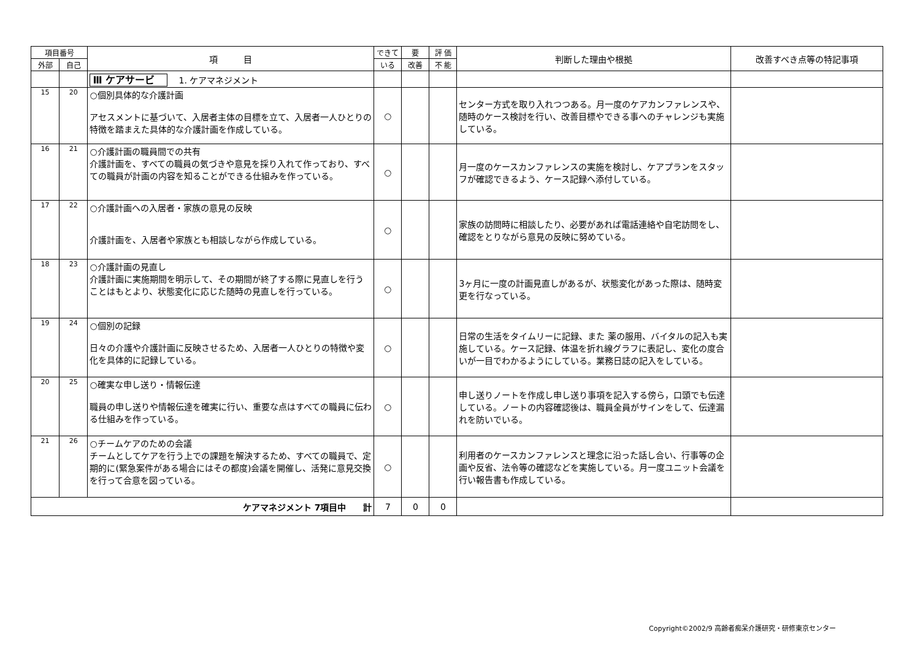| 項目番号 | | 項 目 | できて | 要 | 評 価 | 判断した理由や根拠 | 改善すべき点等の特記事項 |
| --- | --- | --- | --- | --- | --- | --- | --- |
| 外部 | 自己 | | いる | 改善 | 不 能 | | |
| | | Ⅲ ケアサービ 1. ケアマネジメント | | | | | |
| 15 | 20 | ○個別具体的な介護計画 アセスメントに基づいて、入居者主体の目標を立て、入居者一人ひとりの特徴を踏まえた具体的な介護計画を作成している。 | ○ | | | センター方式を取り入れつつある。月一度のケアカンファレンスや、随時のケース検討を行い、改善目標やできる事へのチャレンジも実施している。 | |
| 16 | 21 | ○介護計画の職員間での共有 介護計画を、すべての職員の気づきや意見を採り入れて作っており、すべての職員が計画の内容を知ることができる仕組みを作っている。 | ○ | | | 月一度のケースカンファレンスの実施を検討し、ケアプランをスタッフが確認できるよう、ケース記録へ添付している。 | |
| 17 | 22 | ○介護計画への入居者・家族の意見の反映 介護計画を、入居者や家族とも相談しながら作成している。 | ○ | | | 家族の訪問時に相談したり、必要があれば電話連絡や自宅訪問をし、確認をとりながら意見の反映に努めている。 | |
| 18 | 23 | ○介護計画の見直し 介護計画に実施期間を明示して、その期間が終了する際に見直しを行うことはもとより、状態変化に応じた随時の見直しを行っている。 | ○ | | | 3ヶ月に一度の計画見直しがあるが、状態変化があった際は、随時変更を行なっている。 | |
| 19 | 24 | ○個別の記録 日々の介護や介護計画に反映させるため、入居者一人ひとりの特徴や変化を具体的に記録している。 | ○ | | | 日常の生活をタイムリーに記録、また 薬の服用、バイタルの記入も実施している。ケース記録、体温を折れ線グラフに表記し、変化の度合いが一目でわかるようにしている。業務日誌の記入をしている。 | |
| 20 | 25 | ○確実な申し送り・情報伝達 職員の申し送りや情報伝達を確実に行い、重要な点はすべての職員に伝わる仕組みを作っている。 | ○ | | | 申し送りノートを作成し申し送り事項を記入する傍ら，口頭でも伝達している。ノートの内容確認後は、職員全員がサインをして、伝達漏れを防いでいる。 | |
| 21 | 26 | ○チームケアのための会議 チームとしてケアを行う上での課題を解決するため、すべての職員で、定期的に(緊急案件がある場合にはその都度)会議を開催し、活発に意見交換を行って合意を図っている。 | ○ | | | 利用者のケースカンファレンスと理念に沿った話し合い、行事等の企画や反省、法令等の確認などを実施している。月一度ユニット会議を行い報告書も作成している。 | |
| ケアマネジメント 7項目中 計 | | | 7 | 0 | 0 | | |
Copyright©2002/9 高齢者痴呆介護研究・研修東京センター